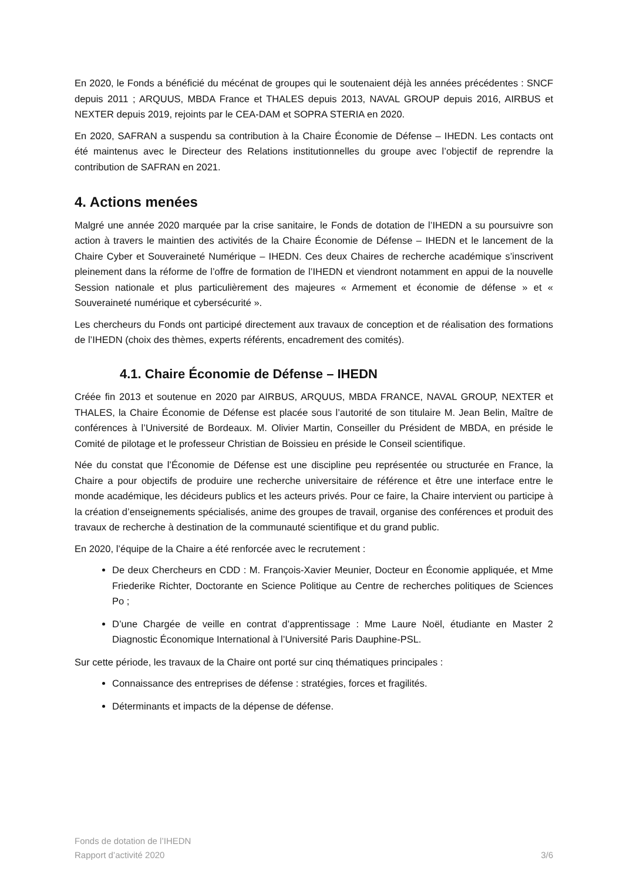En 2020, le Fonds a bénéficié du mécénat de groupes qui le soutenaient déjà les années précédentes : SNCF depuis 2011 ; ARQUUS, MBDA France et THALES depuis 2013, NAVAL GROUP depuis 2016, AIRBUS et NEXTER depuis 2019, rejoints par le CEA-DAM et SOPRA STERIA en 2020.
En 2020, SAFRAN a suspendu sa contribution à la Chaire Économie de Défense – IHEDN. Les contacts ont été maintenus avec le Directeur des Relations institutionnelles du groupe avec l’objectif de reprendre la contribution de SAFRAN en 2021.
4. Actions menées
Malgré une année 2020 marquée par la crise sanitaire, le Fonds de dotation de l’IHEDN a su poursuivre son action à travers le maintien des activités de la Chaire Économie de Défense – IHEDN et le lancement de la Chaire Cyber et Souveraineté Numérique – IHEDN. Ces deux Chaires de recherche académique s’inscrivent pleinement dans la réforme de l’offre de formation de l’IHEDN et viendront notamment en appui de la nouvelle Session nationale et plus particulièrement des majeures « Armement et économie de défense » et « Souveraineté numérique et cybersécurité ».
Les chercheurs du Fonds ont participé directement aux travaux de conception et de réalisation des formations de l’IHEDN (choix des thèmes, experts référents, encadrement des comités).
4.1. Chaire Économie de Défense – IHEDN
Créée fin 2013 et soutenue en 2020 par AIRBUS, ARQUUS, MBDA FRANCE, NAVAL GROUP, NEXTER et THALES, la Chaire Économie de Défense est placée sous l’autorité de son titulaire M. Jean Belin, Maître de conférences à l’Université de Bordeaux. M. Olivier Martin, Conseiller du Président de MBDA, en préside le Comité de pilotage et le professeur Christian de Boissieu en préside le Conseil scientifique.
Née du constat que l’Économie de Défense est une discipline peu représentée ou structurée en France, la Chaire a pour objectifs de produire une recherche universitaire de référence et être une interface entre le monde académique, les décideurs publics et les acteurs privés. Pour ce faire, la Chaire intervient ou participe à la création d’enseignements spécialisés, anime des groupes de travail, organise des conférences et produit des travaux de recherche à destination de la communauté scientifique et du grand public.
En 2020, l’équipe de la Chaire a été renforcée avec le recrutement :
De deux Chercheurs en CDD : M. François-Xavier Meunier, Docteur en Économie appliquée, et Mme Friederike Richter, Doctorante en Science Politique au Centre de recherches politiques de Sciences Po ;
D’une Chargée de veille en contrat d’apprentissage : Mme Laure Noël, étudiante en Master 2 Diagnostic Économique International à l’Université Paris Dauphine-PSL.
Sur cette période, les travaux de la Chaire ont porté sur cinq thématiques principales :
Connaissance des entreprises de défense : stratégies, forces et fragilités.
Déterminants et impacts de la dépense de défense.
Fonds de dotation de l’IHEDN
Rapport d’activité 2020 3/6